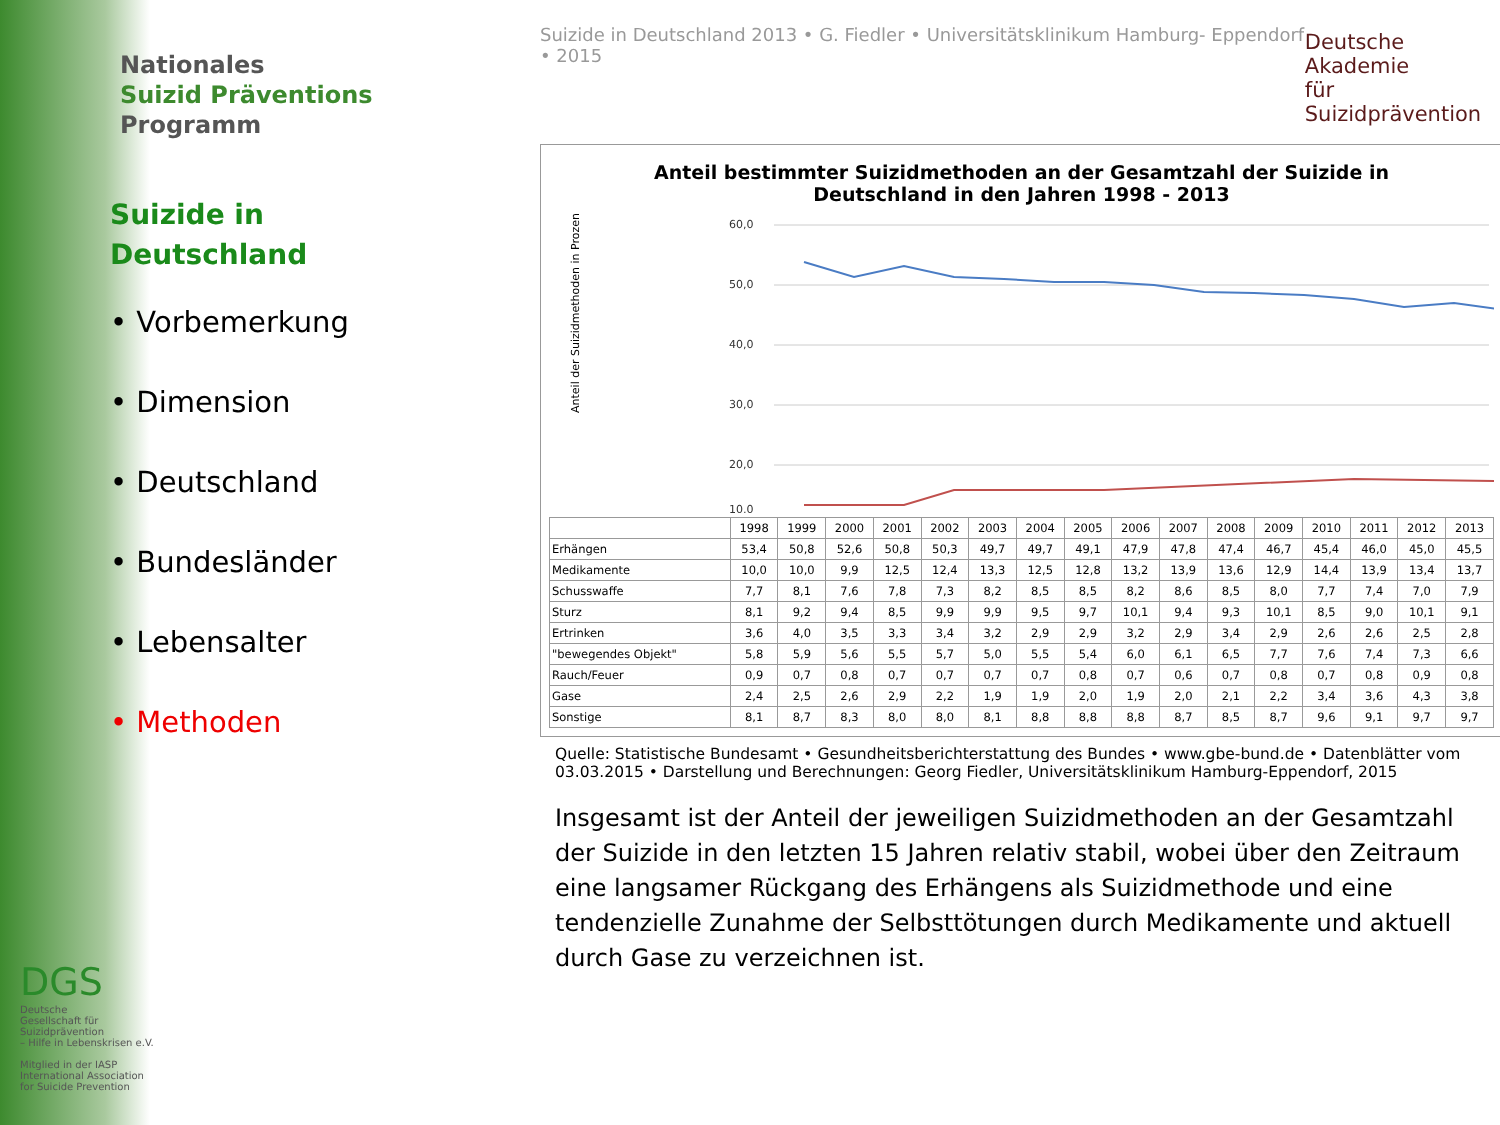Nationales
Suizid Präventions
Programm
Suizide in
Deutschland
• Vorbemerkung
• Dimension
• Deutschland
• Bundesländer
• Lebensalter
• Methoden
Suizide in Deutschland 2013 • G. Fiedler • Universitätsklinikum Hamburg- Eppendorf • 2015 Deutsche Akademie
für Suizidprävention
Anteil bestimmter Suizidmethoden an der Gesamtzahl der Suizide in
Deutschland in den Jahren 1998 - 2013
Anteil der Suizidmethoden in Prozent
60,0
50,0
40,0
30,0
20,0
10,0
| | 1998 | 1999 | 2000 | 2001 | 2002 | 2003 | 2004 | 2005 | 2006 | 2007 | 2008 | 2009 | 2010 | 2011 | 2012 | 2013 |
| --- | --- | --- | --- | --- | --- | --- | --- | --- | --- | --- | --- | --- | --- | --- | --- | --- |
| Erhängen | 53,4 | 50,8 | 52,6 | 50,8 | 50,3 | 49,7 | 49,7 | 49,1 | 47,9 | 47,8 | 47,4 | 46,7 | 45,4 | 46,0 | 45,0 | 45,5 |
| Medikamente | 10,0 | 10,0 | 9,9 | 12,5 | 12,4 | 13,3 | 12,5 | 12,8 | 13,2 | 13,9 | 13,6 | 12,9 | 14,4 | 13,9 | 13,4 | 13,7 |
| Schusswaffe | 7,7 | 8,1 | 7,6 | 7,8 | 7,3 | 8,2 | 8,5 | 8,5 | 8,2 | 8,6 | 8,5 | 8,0 | 7,7 | 7,4 | 7,0 | 7,9 |
| Sturz | 8,1 | 9,2 | 9,4 | 8,5 | 9,9 | 9,9 | 9,5 | 9,7 | 10,1 | 9,4 | 9,3 | 10,1 | 8,5 | 9,0 | 10,1 | 9,1 |
| Ertrinken | 3,6 | 4,0 | 3,5 | 3,3 | 3,4 | 3,2 | 2,9 | 2,9 | 3,2 | 2,9 | 3,4 | 2,9 | 2,6 | 2,6 | 2,5 | 2,8 |
| "bewegendes Objekt" | 5,8 | 5,9 | 5,6 | 5,5 | 5,7 | 5,0 | 5,5 | 5,4 | 6,0 | 6,1 | 6,5 | 7,7 | 7,6 | 7,4 | 7,3 | 6,6 |
| Rauch/Feuer | 0,9 | 0,7 | 0,8 | 0,7 | 0,7 | 0,7 | 0,7 | 0,8 | 0,7 | 0,6 | 0,7 | 0,8 | 0,7 | 0,8 | 0,9 | 0,8 |
| Gase | 2,4 | 2,5 | 2,6 | 2,9 | 2,2 | 1,9 | 1,9 | 2,0 | 1,9 | 2,0 | 2,1 | 2,2 | 3,4 | 3,6 | 4,3 | 3,8 |
| Sonstige | 8,1 | 8,7 | 8,3 | 8,0 | 8,0 | 8,1 | 8,8 | 8,8 | 8,8 | 8,7 | 8,5 | 8,7 | 9,6 | 9,1 | 9,7 | 9,7 |
Quelle: Statistische Bundesamt • Gesundheitsberichterstattung des Bundes • www.gbe-bund.de • Datenblätter vom 03.03.2015 • Darstellung und Berechnungen: Georg Fiedler, Universitätsklinikum Hamburg-Eppendorf, 2015
Insgesamt ist der Anteil der jeweiligen Suizidmethoden an der Gesamtzahl der Suizide in den letzten 15 Jahren relativ stabil, wobei über den Zeitraum eine langsamer Rückgang des Erhängens als Suizidmethode und eine tendenzielle Zunahme der Selbsttötungen durch Medikamente und aktuell durch Gase zu verzeichnen ist.
DGS
Deutsche
Gesellschaft für
Suizidprävention
– Hilfe in Lebenskrisen e.V.
Mitglied in der IASP
International Association
for Suicide Prevention